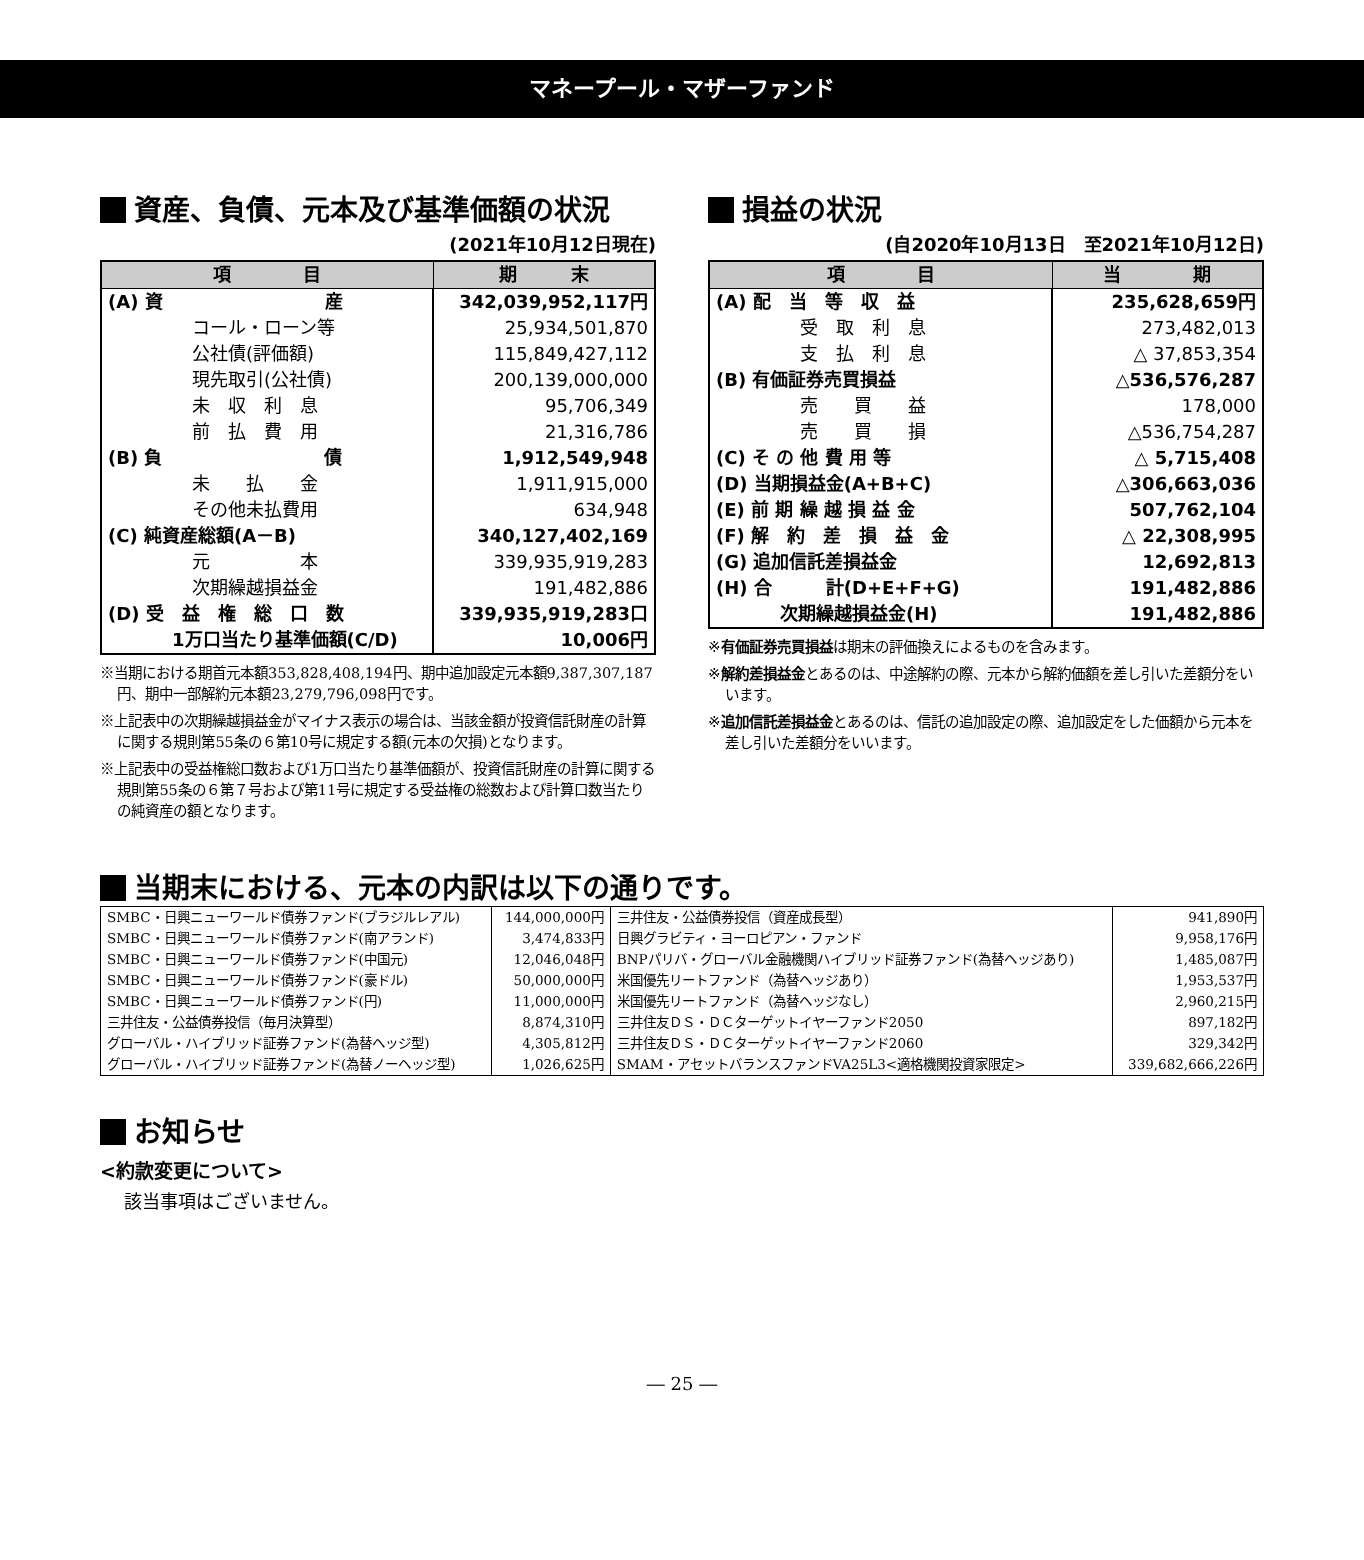マネープール・マザーファンド
資産、負債、元本及び基準価額の状況
(2021年10月12日現在)
| 項 目 | 期 末 |
| --- | --- |
| (A) 資 産 | 342,039,952,117円 |
| コール・ローン等 | 25,934,501,870 |
| 公社債(評価額) | 115,849,427,112 |
| 現先取引(公社債) | 200,139,000,000 |
| 未 収 利 息 | 95,706,349 |
| 前 払 費 用 | 21,316,786 |
| (B) 負 債 | 1,912,549,948 |
| 未 払 金 | 1,911,915,000 |
| その他未払費用 | 634,948 |
| (C) 純資産総額(A－B) | 340,127,402,169 |
| 元 本 | 339,935,919,283 |
| 次期繰越損益金 | 191,482,886 |
| (D) 受 益 権 総 口 数 | 339,935,919,283口 |
| 1万口当たり基準価額(C/D) | 10,006円 |
※当期における期首元本額353,828,408,194円、期中追加設定元本額9,387,307,187円、期中一部解約元本額23,279,796,098円です。
※上記表中の次期繰越損益金がマイナス表示の場合は、当該金額が投資信託財産の計算に関する規則第55条の６第10号に規定する額(元本の欠損)となります。
※上記表中の受益権総口数および1万口当たり基準価額が、投資信託財産の計算に関する規則第55条の６第７号および第11号に規定する受益権の総数および計算口数当たりの純資産の額となります。
損益の状況
(自2020年10月13日　至2021年10月12日)
| 項 目 | 当 期 |
| --- | --- |
| (A) 配 当 等 収 益 | 235,628,659円 |
| 受 取 利 息 | 273,482,013 |
| 支 払 利 息 | △ 37,853,354 |
| (B) 有価証券売買損益 | △536,576,287 |
| 売 買 益 | 178,000 |
| 売 買 損 | △536,754,287 |
| (C) そ の 他 費 用 等 | △ 5,715,408 |
| (D) 当期損益金(A+B+C) | △306,663,036 |
| (E) 前 期 繰 越 損 益 金 | 507,762,104 |
| (F) 解 約 差 損 益 金 | △ 22,308,995 |
| (G) 追加信託差損益金 | 12,692,813 |
| (H) 合 計(D+E+F+G) | 191,482,886 |
| 次期繰越損益金(H) | 191,482,886 |
※有価証券売買損益は期末の評価換えによるものを含みます。
※解約差損益金とあるのは、中途解約の際、元本から解約価額を差し引いた差額分をいいます。
※追加信託差損益金とあるのは、信託の追加設定の際、追加設定をした価額から元本を差し引いた差額分をいいます。
当期末における、元本の内訳は以下の通りです。
| SMBC・日興ニューワールド債券ファンド(ブラジルレアル) | 144,000,000円 | 三井住友・公益債券投信（資産成長型） | 941,890円 |
| SMBC・日興ニューワールド債券ファンド(南アランド) | 3,474,833円 | 日興グラビティ・ヨーロピアン・ファンド | 9,958,176円 |
| SMBC・日興ニューワールド債券ファンド(中国元) | 12,046,048円 | BNPパリバ・グローバル金融機関ハイブリッド証券ファンド(為替ヘッジあり) | 1,485,087円 |
| SMBC・日興ニューワールド債券ファンド(豪ドル) | 50,000,000円 | 米国優先リートファンド（為替ヘッジあり） | 1,953,537円 |
| SMBC・日興ニューワールド債券ファンド(円) | 11,000,000円 | 米国優先リートファンド（為替ヘッジなし） | 2,960,215円 |
| 三井住友・公益債券投信（毎月決算型） | 8,874,310円 | 三井住友ＤＳ・ＤＣターゲットイヤーファンド2050 | 897,182円 |
| グローバル・ハイブリッド証券ファンド(為替ヘッジ型) | 4,305,812円 | 三井住友ＤＳ・ＤＣターゲットイヤーファンド2060 | 329,342円 |
| グローバル・ハイブリッド証券ファンド(為替ノーヘッジ型) | 1,026,625円 | SMAM・アセットバランスファンドVA25L3<適格機関投資家限定> | 339,682,666,226円 |
お知らせ
<約款変更について>
該当事項はございません。
― 25 ―